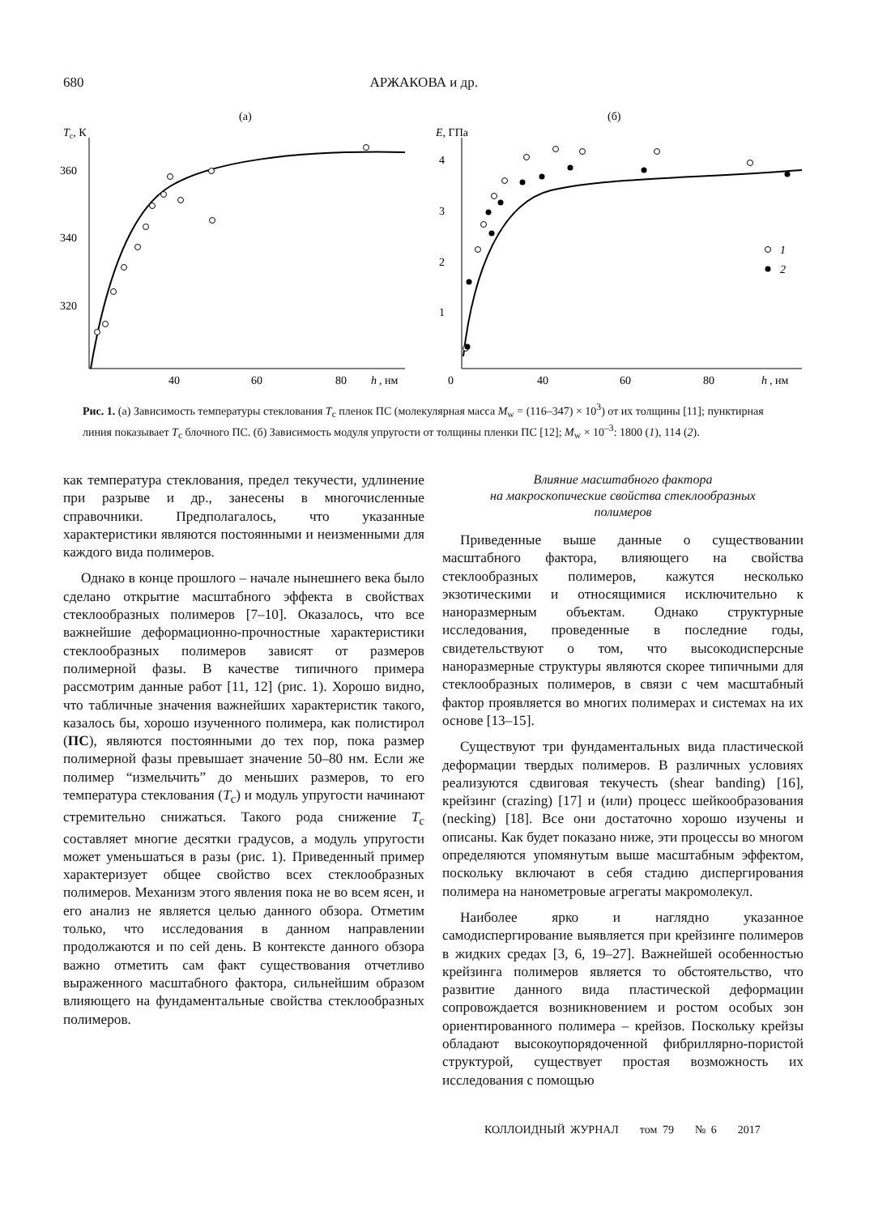680 АРЖАКОВА и др.
(а)
(б)
Tc, К
E, ГПа
360
340
320
40
60
80
h
, нм
4
3
2
1
0
40
60
80
h
, нм
1
2
Рис. 1. (а) Зависимость температуры стеклования T<sub>c</sub> пленок ПС (молекулярная масса M<sub>w</sub> = (116–347) × 10<sup>3</sup>) от их толщины [11]; пунктирная линия показывает T<sub>c</sub> блочного ПС. (б) Зависимость модуля упругости от толщины пленки ПС [12]; M<sub>w</sub> × 10<sup>–3</sup>: 1800 (1), 114 (2).
как температура стеклования, предел текучести, удлинение при разрыве и др., занесены в многочисленные справочники. Предполагалось, что указанные характеристики являются постоянными и неизменными для каждого вида полимеров.
Однако в конце прошлого – начале нынешнего века было сделано открытие масштабного эффекта в свойствах стеклообразных полимеров [7–10]. Оказалось, что все важнейшие деформационно-прочностные характеристики стеклообразных полимеров зависят от размеров полимерной фазы. В качестве типичного примера рассмотрим данные работ [11, 12] (рис. 1). Хорошо видно, что табличные значения важнейших характеристик такого, казалось бы, хорошо изученного полимера, как полистирол (ПС), являются постоянными до тех пор, пока размер полимерной фазы превышает значение 50–80 нм. Если же полимер “измельчить” до меньших размеров, то его температура стеклования (T<sub>c</sub>) и модуль упругости начинают стремительно снижаться. Такого рода снижение T<sub>c</sub> составляет многие десятки градусов, а модуль упругости может уменьшаться в разы (рис. 1). Приведенный пример характеризует общее свойство всех стеклообразных полимеров. Механизм этого явления пока не во всем ясен, и его анализ не является целью данного обзора. Отметим только, что исследования в данном направлении продолжаются и по сей день. В контексте данного обзора важно отметить сам факт существования отчетливо выраженного масштабного фактора, сильнейшим образом влияющего на фундаментальные свойства стеклообразных полимеров.
Влияние масштабного фактора
на макроскопические свойства стеклообразных
полимеров
Приведенные выше данные о существовании масштабного фактора, влияющего на свойства стеклообразных полимеров, кажутся несколько экзотическими и относящимися исключительно к наноразмерным объектам. Однако структурные исследования, проведенные в последние годы, свидетельствуют о том, что высокодисперсные наноразмерные структуры являются скорее типичными для стеклообразных полимеров, в связи с чем масштабный фактор проявляется во многих полимерах и системах на их основе [13–15].
Существуют три фундаментальных вида пластической деформации твердых полимеров. В различных условиях реализуются сдвиговая текучесть (shear banding) [16], крейзинг (crazing) [17] и (или) процесс шейкообразования (necking) [18]. Все они достаточно хорошо изучены и описаны. Как будет показано ниже, эти процессы во многом определяются упомянутым выше масштабным эффектом, поскольку включают в себя стадию диспергирования полимера на нанометровые агрегаты макромолекул.
Наиболее ярко и наглядно указанное самодиспергирование выявляется при крейзинге полимеров в жидких средах [3, 6, 19–27]. Важнейшей особенностью крейзинга полимеров является то обстоятельство, что развитие данного вида пластической деформации сопровождается возникновением и ростом особых зон ориентированного полимера – крейзов. Поскольку крейзы обладают высокоупорядоченной фибриллярно-пористой структурой, существует простая возможность их исследования с помощью
КОЛЛОИДНЫЙ ЖУРНАЛ том 79 № 6 2017